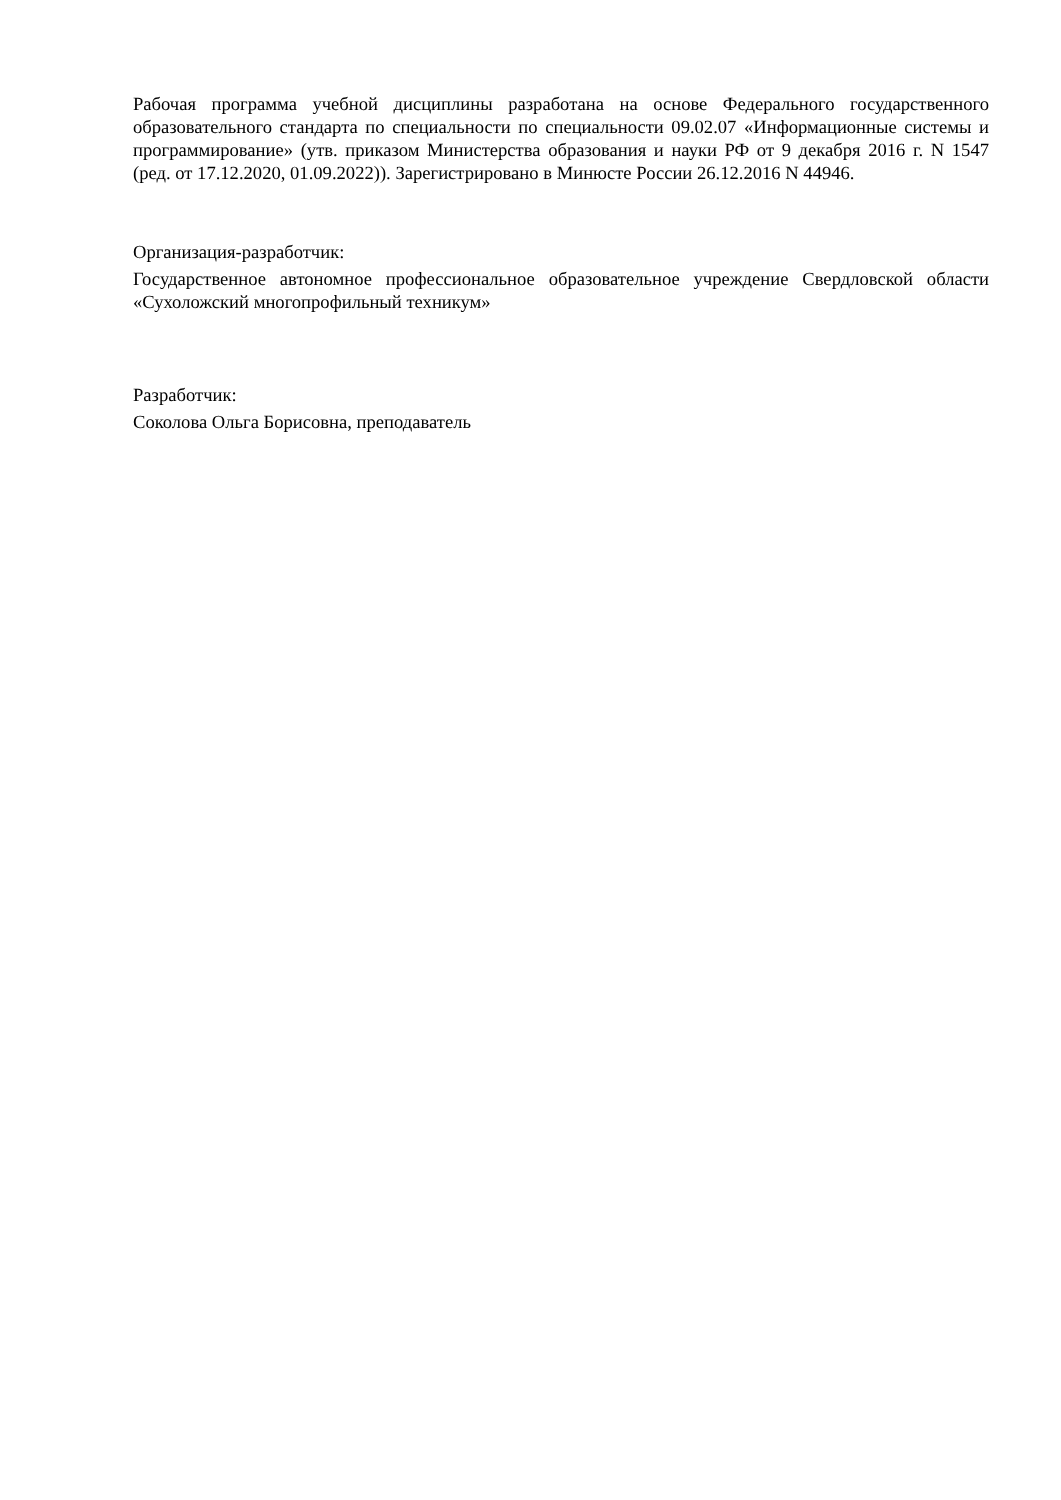Рабочая программа учебной дисциплины разработана на основе Федерального государственного образовательного стандарта по специальности по специальности 09.02.07 «Информационные системы и программирование» (утв. приказом Министерства образования и науки РФ от 9 декабря 2016 г. N 1547 (ред. от 17.12.2020, 01.09.2022)). Зарегистрировано в Минюсте России 26.12.2016 N 44946.
Организация-разработчик:
Государственное автономное профессиональное образовательное учреждение Свердловской области «Сухоложский многопрофильный техникум»
Разработчик:
Соколова Ольга Борисовна, преподаватель